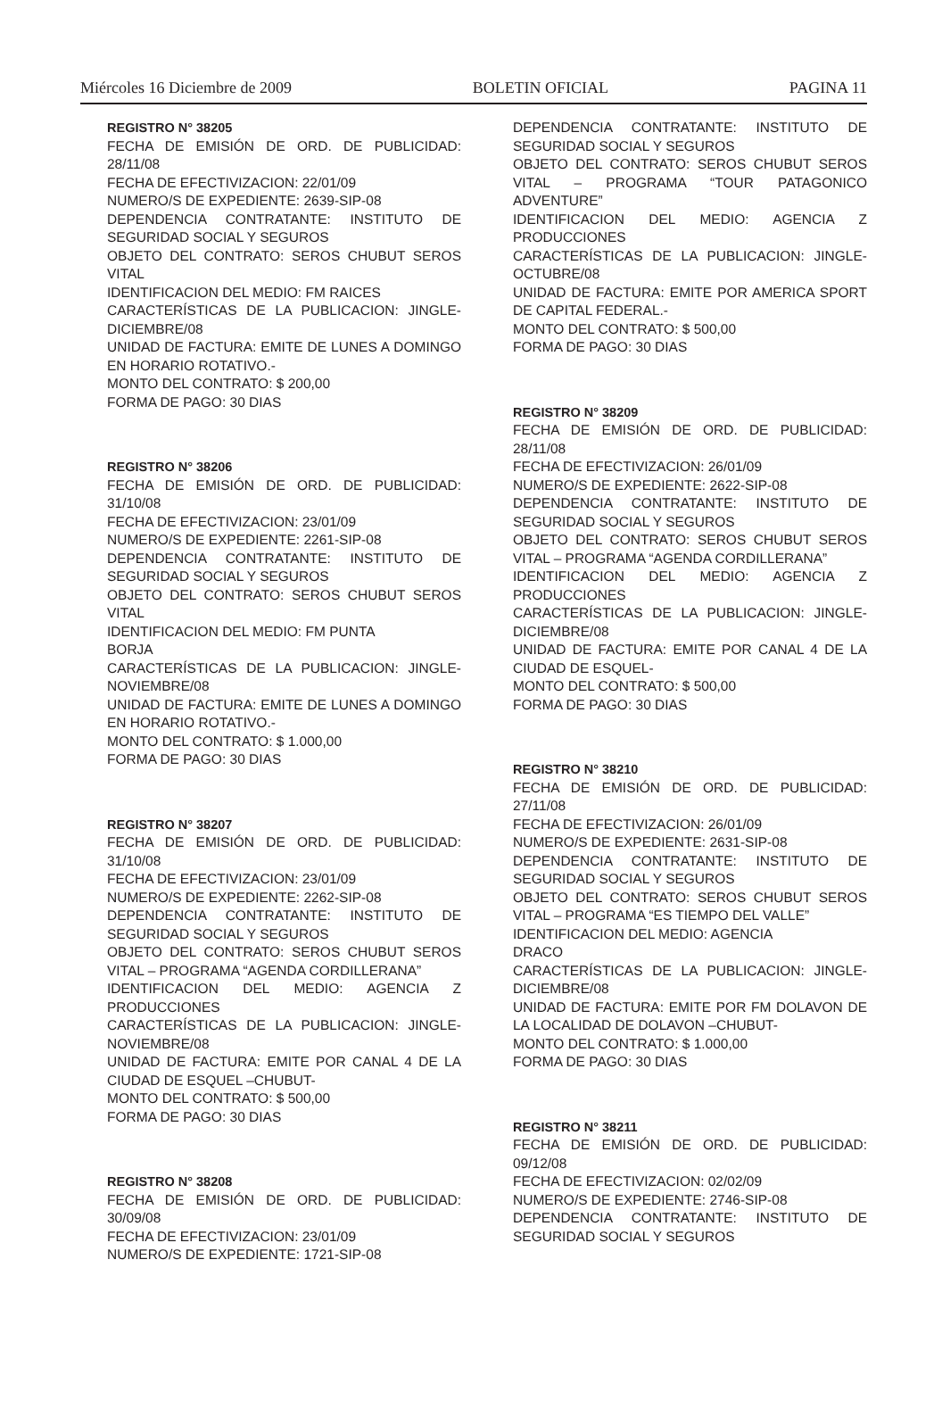Miércoles 16 Diciembre de 2009 BOLETIN OFICIAL PAGINA 11
REGISTRO N° 38205
FECHA DE EMISIÓN DE ORD. DE PUBLICIDAD: 28/11/08
FECHA DE EFECTIVIZACION: 22/01/09
NUMERO/S DE EXPEDIENTE: 2639-SIP-08
DEPENDENCIA CONTRATANTE: INSTITUTO DE SEGURIDAD SOCIAL Y SEGUROS
OBJETO DEL CONTRATO: SEROS CHUBUT SEROS VITAL
IDENTIFICACION DEL MEDIO: FM RAICES
CARACTERÍSTICAS DE LA PUBLICACION: JINGLE-DICIEMBRE/08
UNIDAD DE FACTURA: EMITE DE LUNES A DOMINGO EN HORARIO ROTATIVO.-
MONTO DEL CONTRATO: $ 200,00
FORMA DE PAGO: 30 DIAS
REGISTRO N° 38206
FECHA DE EMISIÓN DE ORD. DE PUBLICIDAD: 31/10/08
FECHA DE EFECTIVIZACION: 23/01/09
NUMERO/S DE EXPEDIENTE: 2261-SIP-08
DEPENDENCIA CONTRATANTE: INSTITUTO DE SEGURIDAD SOCIAL Y SEGUROS
OBJETO DEL CONTRATO: SEROS CHUBUT SEROS VITAL
IDENTIFICACION DEL MEDIO: FM PUNTA
BORJA
CARACTERÍSTICAS DE LA PUBLICACION: JINGLE-NOVIEMBRE/08
UNIDAD DE FACTURA: EMITE DE LUNES A DOMINGO EN HORARIO ROTATIVO.-
MONTO DEL CONTRATO: $ 1.000,00
FORMA DE PAGO: 30 DIAS
REGISTRO N° 38207
FECHA DE EMISIÓN DE ORD. DE PUBLICIDAD: 31/10/08
FECHA DE EFECTIVIZACION: 23/01/09
NUMERO/S DE EXPEDIENTE: 2262-SIP-08
DEPENDENCIA CONTRATANTE: INSTITUTO DE SEGURIDAD SOCIAL Y SEGUROS
OBJETO DEL CONTRATO: SEROS CHUBUT SEROS VITAL – PROGRAMA “AGENDA CORDILLERANA”
IDENTIFICACION DEL MEDIO: AGENCIA Z PRODUCCIONES
CARACTERÍSTICAS DE LA PUBLICACION: JINGLE-NOVIEMBRE/08
UNIDAD DE FACTURA: EMITE POR CANAL 4 DE LA CIUDAD DE ESQUEL –CHUBUT-
MONTO DEL CONTRATO: $ 500,00
FORMA DE PAGO: 30 DIAS
REGISTRO N° 38208
FECHA DE EMISIÓN DE ORD. DE PUBLICIDAD: 30/09/08
FECHA DE EFECTIVIZACION: 23/01/09
NUMERO/S DE EXPEDIENTE: 1721-SIP-08
DEPENDENCIA CONTRATANTE: INSTITUTO DE SEGURIDAD SOCIAL Y SEGUROS
OBJETO DEL CONTRATO: SEROS CHUBUT SEROS VITAL – PROGRAMA “TOUR PATAGONICO ADVENTURE”
IDENTIFICACION DEL MEDIO: AGENCIA Z PRODUCCIONES
CARACTERÍSTICAS DE LA PUBLICACION: JINGLE-OCTUBRE/08
UNIDAD DE FACTURA: EMITE POR AMERICA SPORT DE CAPITAL FEDERAL.-
MONTO DEL CONTRATO: $ 500,00
FORMA DE PAGO: 30 DIAS
REGISTRO N° 38209
FECHA DE EMISIÓN DE ORD. DE PUBLICIDAD: 28/11/08
FECHA DE EFECTIVIZACION: 26/01/09
NUMERO/S DE EXPEDIENTE: 2622-SIP-08
DEPENDENCIA CONTRATANTE: INSTITUTO DE SEGURIDAD SOCIAL Y SEGUROS
OBJETO DEL CONTRATO: SEROS CHUBUT SEROS VITAL – PROGRAMA “AGENDA CORDILLERANA”
IDENTIFICACION DEL MEDIO: AGENCIA Z PRODUCCIONES
CARACTERÍSTICAS DE LA PUBLICACION: JINGLE-DICIEMBRE/08
UNIDAD DE FACTURA: EMITE POR CANAL 4 DE LA CIUDAD DE ESQUEL-
MONTO DEL CONTRATO: $ 500,00
FORMA DE PAGO: 30 DIAS
REGISTRO N° 38210
FECHA DE EMISIÓN DE ORD. DE PUBLICIDAD: 27/11/08
FECHA DE EFECTIVIZACION: 26/01/09
NUMERO/S DE EXPEDIENTE: 2631-SIP-08
DEPENDENCIA CONTRATANTE: INSTITUTO DE SEGURIDAD SOCIAL Y SEGUROS
OBJETO DEL CONTRATO: SEROS CHUBUT SEROS VITAL – PROGRAMA “ES TIEMPO DEL VALLE”
IDENTIFICACION DEL MEDIO: AGENCIA
DRACO
CARACTERÍSTICAS DE LA PUBLICACION: JINGLE-DICIEMBRE/08
UNIDAD DE FACTURA: EMITE POR FM DOLAVON DE LA LOCALIDAD DE DOLAVON –CHUBUT-
MONTO DEL CONTRATO: $ 1.000,00
FORMA DE PAGO: 30 DIAS
REGISTRO N° 38211
FECHA DE EMISIÓN DE ORD. DE PUBLICIDAD: 09/12/08
FECHA DE EFECTIVIZACION: 02/02/09
NUMERO/S DE EXPEDIENTE: 2746-SIP-08
DEPENDENCIA CONTRATANTE: INSTITUTO DE SEGURIDAD SOCIAL Y SEGUROS